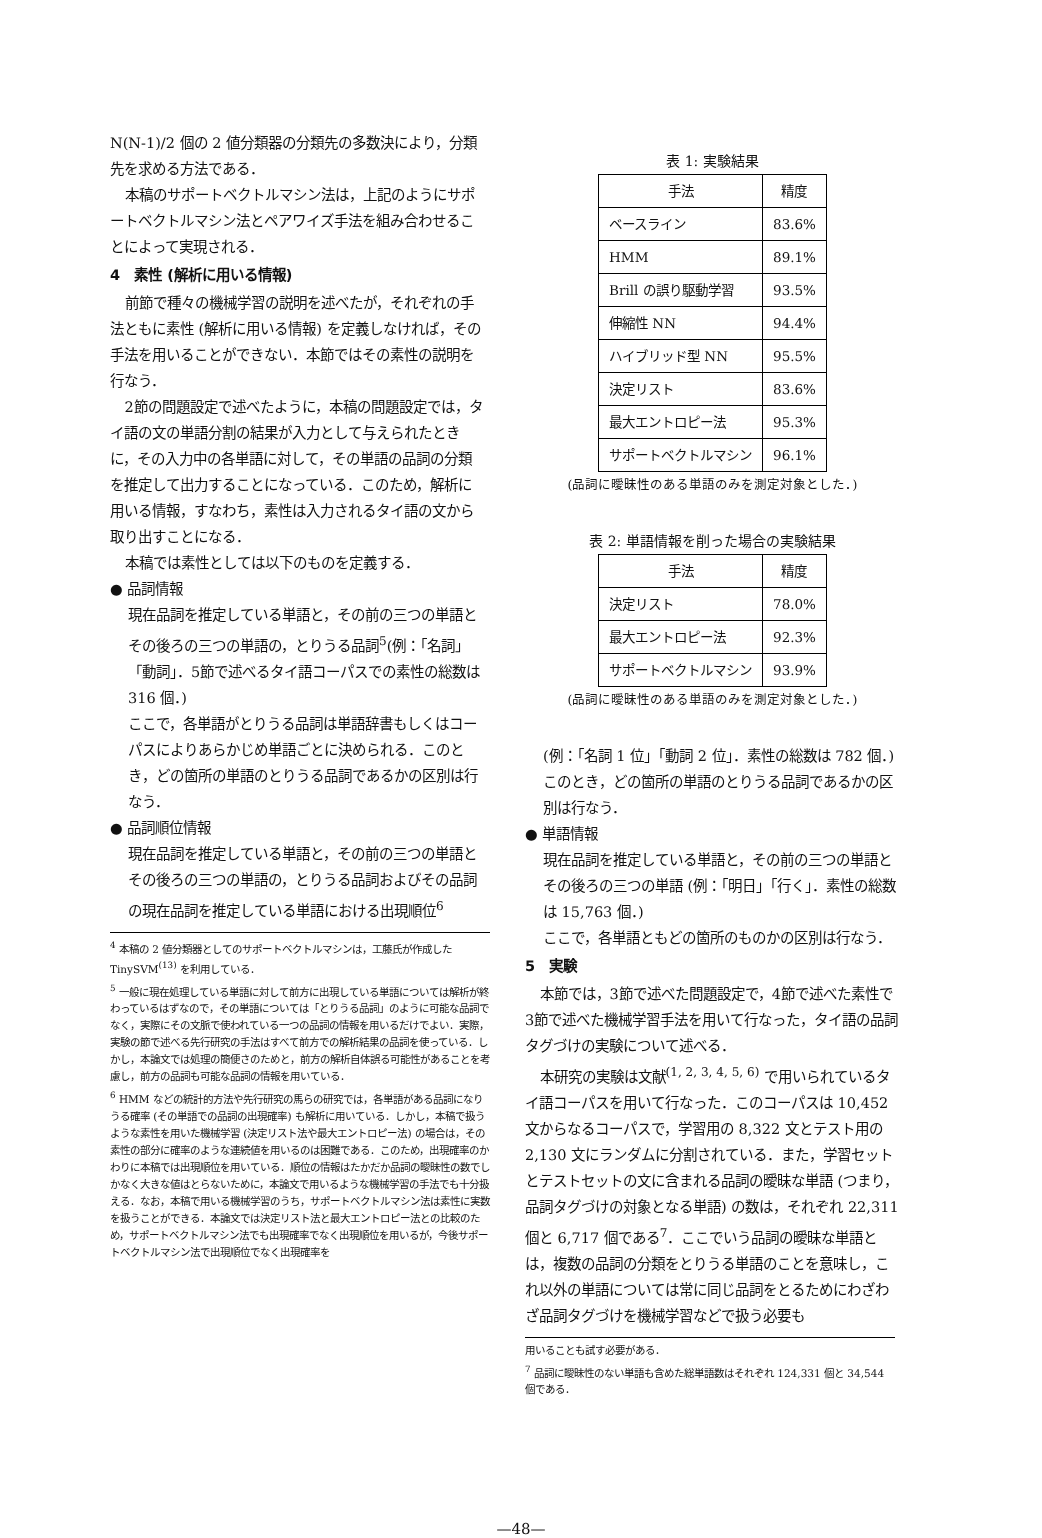N(N-1)/2 個の 2 値分類器の分類先の多数決により，分類先を求める方法である．
本稿のサポートベクトルマシン法は，上記のようにサポートベクトルマシン法とペアワイズ手法を組み合わせることによって実現される．
4　素性 (解析に用いる情報)
前節で種々の機械学習の説明を述べたが，それぞれの手法ともに素性 (解析に用いる情報) を定義しなければ，その手法を用いることができない．本節ではその素性の説明を行なう．
2節の問題設定で述べたように，本稿の問題設定では，タイ語の文の単語分割の結果が入力として与えられたときに，その入力中の各単語に対して，その単語の品詞の分類を推定して出力することになっている．このため，解析に用いる情報，すなわち，素性は入力されるタイ語の文から取り出すことになる．
本稿では素性としては以下のものを定義する．
● 品詞情報
現在品詞を推定している単語と，その前の三つの単語とその後ろの三つの単語の，とりうる品詞<sup>5</sup>(例：「名詞」「動詞」．5節で述べるタイ語コーパスでの素性の総数は 316 個．)
ここで，各単語がとりうる品詞は単語辞書もしくはコーパスによりあらかじめ単語ごとに決められる．このとき，どの箇所の単語のとりうる品詞であるかの区別は行なう．
● 品詞順位情報
現在品詞を推定している単語と，その前の三つの単語とその後ろの三つの単語の，とりうる品詞およびその品詞の現在品詞を推定している単語における出現順位<sup>6</sup>
<sup>4</sup> 本稿の 2 値分類器としてのサポートベクトルマシンは，工藤氏が作成した TinySVM<sup>(13)</sup> を利用している．
<sup>5</sup> 一般に現在処理している単語に対して前方に出現している単語については解析が終わっているはずなので，その単語については「とりうる品詞」のように可能な品詞でなく，実際にその文脈で使われている一つの品詞の情報を用いるだけでよい．実際，実験の節で述べる先行研究の手法はすべて前方での解析結果の品詞を使っている．しかし，本論文では処理の簡便さのためと，前方の解析自体誤る可能性があることを考慮し，前方の品詞も可能な品詞の情報を用いている．
<sup>6</sup> HMM などの統計的方法や先行研究の馬らの研究では，各単語がある品詞になりうる確率 (その単語での品詞の出現確率) も解析に用いている．しかし，本稿で扱うような素性を用いた機械学習 (決定リスト法や最大エントロピー法) の場合は，その素性の部分に確率のような連続値を用いるのは困難である．このため，出現確率のかわりに本稿では出現順位を用いている．順位の情報はたかだか品詞の曖昧性の数でしかなく大きな値はとらないために，本論文で用いるような機械学習の手法でも十分扱える．なお，本稿で用いる機械学習のうち，サポートベクトルマシン法は素性に実数を扱うことができる．本論文では決定リスト法と最大エントロピー法との比較のため，サポートベクトルマシン法でも出現確率でなく出現順位を用いるが，今後サポートベクトルマシン法で出現順位でなく出現確率を
表 1: 実験結果
| 手法 | 精度 |
| --- | --- |
| ベースライン | 83.6% |
| HMM | 89.1% |
| Brill の誤り駆動学習 | 93.5% |
| 伸縮性 NN | 94.4% |
| ハイブリッド型 NN | 95.5% |
| 決定リスト | 83.6% |
| 最大エントロピー法 | 95.3% |
| サポートベクトルマシン | 96.1% |
(品詞に曖昧性のある単語のみを測定対象とした．)
表 2: 単語情報を削った場合の実験結果
| 手法 | 精度 |
| --- | --- |
| 決定リスト | 78.0% |
| 最大エントロピー法 | 92.3% |
| サポートベクトルマシン | 93.9% |
(品詞に曖昧性のある単語のみを測定対象とした．)
(例：「名詞 1 位」「動詞 2 位」．素性の総数は 782 個．)
このとき，どの箇所の単語のとりうる品詞であるかの区別は行なう．
● 単語情報
現在品詞を推定している単語と，その前の三つの単語とその後ろの三つの単語 (例：「明日」「行く」．素性の総数は 15,763 個．)
ここで，各単語ともどの箇所のものかの区別は行なう．
5　実験
本節では，3節で述べた問題設定で，4節で述べた素性で 3節で述べた機械学習手法を用いて行なった，タイ語の品詞タグづけの実験について述べる．
本研究の実験は文献<sup>(1, 2, 3, 4, 5, 6)</sup> で用いられているタイ語コーパスを用いて行なった．このコーパスは 10,452 文からなるコーパスで，学習用の 8,322 文とテスト用の 2,130 文にランダムに分割されている．また，学習セットとテストセットの文に含まれる品詞の曖昧な単語 (つまり，品詞タグづけの対象となる単語) の数は，それぞれ 22,311 個と 6,717 個である<sup>7</sup>．ここでいう品詞の曖昧な単語とは，複数の品詞の分類をとりうる単語のことを意味し，これ以外の単語については常に同じ品詞をとるためにわざわざ品詞タグづけを機械学習などで扱う必要も
用いることも試す必要がある．
<sup>7</sup> 品詞に曖昧性のない単語も含めた総単語数はそれぞれ 124,331 個と 34,544 個である．
—48—